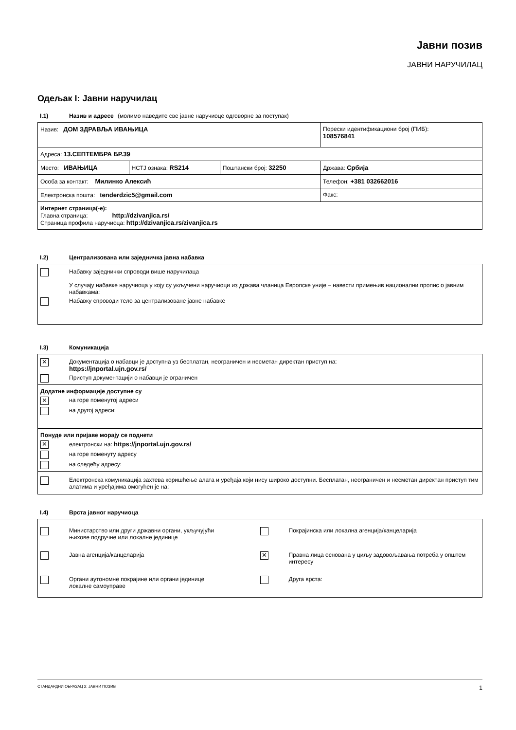Јавни позив
ЈАВНИ НАРУЧИЛАЦ
Одељак I: Јавни наручилац
I.1) Назив и адресе (молимо наведите све јавне наручиоце одговорне за поступак)
| Назив: ДОМ ЗДРАВЉА ИВАЊИЦА | | | Порески идентификациони број (ПИБ): 108576841 |
| Адреса: 13.СЕПТЕМБРА БР.39 | | | |
| Место: ИВАЊИЦА | НСТЈ ознака: RS214 | Поштански број: 32250 | Држава: Србија |
| Особа за контакт: Милинко Алексић | | | Телефон: +381 032662016 |
| Електронска пошта: tenderdzic5@gmail.com | | | Факс: |
| Интернет страница(-е): Главна страница: http://dzivanjica.rs/ Страница профила наручиоца: http://dzivanjica.rs/zivanjica.rs | | | |
I.2) Централизована или заједничка јавна набавка
Набавку заједнички спроводи више наручилаца
У случају набавке наручиоца у коју су укључени наручиоци из држава чланица Европске уније – навести примењив национални пропис о јавним набавкама:
Набавку спроводи тело за централизоване јавне набавке
I.3) Комуникација
✕
Документација о набавци је доступна уз бесплатан, неограничен и несметан директан приступ на:
https://jnportal.ujn.gov.rs/
Приступ документацији о набавци је ограничен
Додатне информације доступне су
✕
на горе поменутој адреси
на другој адреси:
Понуде или пријаве морају се поднети
✕
електронски на: https://jnportal.ujn.gov.rs/
на горе поменуту адресу
на следећу адресу:
Електронска комуникација захтева коришћење алата и уређаја који нису широко доступни. Бесплатан, неограничен и несметан директан приступ тим алатима и уређајима омогућен је на:
I.4) Врста јавног наручиоца
Министарство или други државни органи, укључујући
њихове подручне или локалне јединице
Покрајинска или локална агенција/канцеларија
Јавна агенција/канцеларија
✕
Правна лица основана у циљу задовољавања потреба у општем интересу
Органи аутономне покрајине или органи јединице
локалне самоуправе
Друга врста:
СТАНДАРДНИ ОБРАЗАЦ 2: ЈАВНИ ПОЗИВ 1